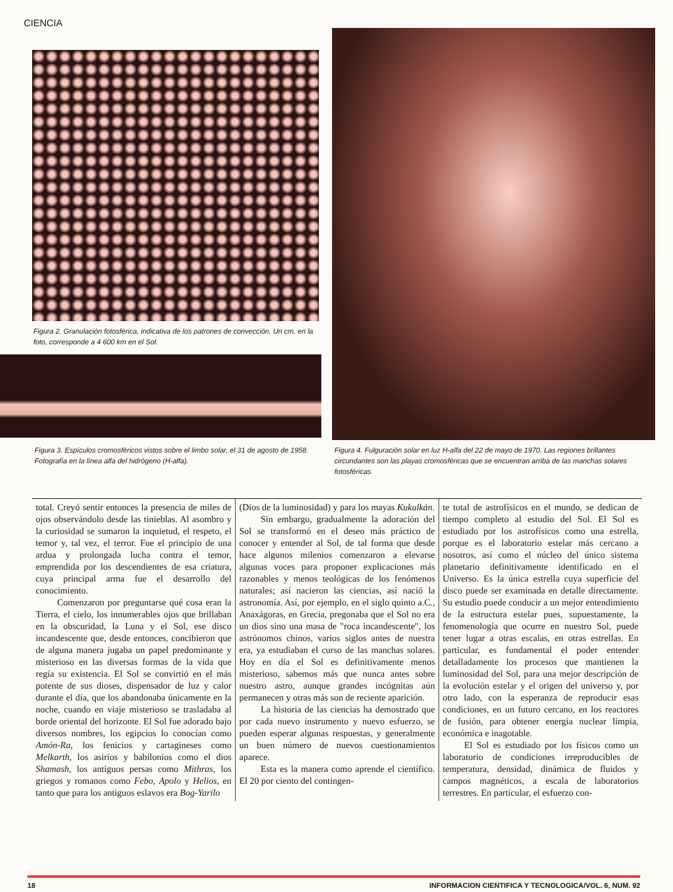CIENCIA
Figura 2. Granulación fotosférica, indicativa de los patrones de convección. Un cm, en la foto, corresponde a 4 600 km en el Sol.
Figura 3. Espículos cromosféricos vistos sobre el limbo solar, el 31 de agosto de 1958. Fotografía en la línea alfa del hidrógeno (H-alfa).
Figura 4. Fulguración solar en luz H-alfa del 22 de mayo de 1970. Las regiones brillantes circundantes son las playas cromosféricas que se encuentran arriba de las manchas solares fotosféricas.
total. Creyó sentir entonces la presencia de miles de ojos observándolo desde las tinieblas. Al asombro y la curiosidad se sumaron la inquietud, el respeto, el temor y, tal vez, el terror. Fue el principio de una ardua y prolongada lucha contra el temor, emprendida por los descendientes de esa criatura, cuya principal arma fue el desarrollo del conocimiento.
Comenzaron por preguntarse qué cosa eran la Tierra, el cielo, los innumerables ojos que brillaban en la obscuridad, la Luna y el Sol, ese disco incandescente que, desde entonces, concibieron que de alguna manera jugaba un papel predominante y misterioso en las diversas formas de la vida que regía su existencia. El Sol se convirtió en el más potente de sus dioses, dispensador de luz y calor durante el día, que los abandonaba únicamente en la noche, cuando en viaje misterioso se trasladaba al borde oriental del horizonte. El Sol fue adorado bajo diversos nombres, los egipcios lo conocían como Amón-Ra, los fenicios y cartagineses como Melkarth, los asirios y babilonios como el dios Shamash, los antiguos persas como Mithras, los griegos y romanos como Febo, Apolo y Helios, en tanto que para los antiguos eslavos era Bog-Yarilo
(Dios de la luminosidad) y para los mayas Kukulkán.
Sin embargo, gradualmente la adoración del Sol se transformó en el deseo más práctico de conocer y entender al Sol, de tal forma que desde hace algunos milenios comenzaron a elevarse algunas voces para proponer explicaciones más razonables y menos teológicas de los fenómenos naturales; así nacieron las ciencias, así nació la astronomía. Así, por ejemplo, en el siglo quinto a.C., Anaxágoras, en Grecia, pregonaba que el Sol no era un dios sino una masa de "roca incandescente", los astrónomos chinos, varios siglos antes de nuestra era, ya estudiaban el curso de las manchas solares. Hoy en día el Sol es definitivamente menos misterioso, sabemos más que nunca antes sobre nuestro astro, aunque grandes incógnitas aún permanecen y otras más son de reciente aparición.
La historia de las ciencias ha demostrado que por cada nuevo instrumento y nuevo esfuerzo, se pueden esperar algunas respuestas, y generalmente un buen número de nuevos cuestionamientos aparece.
Esta es la manera como aprende el científico. El 20 por ciento del contingen-
te total de astrofísicos en el mundo, se dedican de tiempo completo al estudio del Sol. El Sol es estudiado por los astrofísicos como una estrella, porque es el laboratorio estelar más cercano a nosotros, así como el núcleo del único sistema planetario definitivamente identificado en el Universo. Es la única estrella cuya superficie del disco puede ser examinada en detalle directamente. Su estudio puede conducir a un mejor entendimiento de la estructura estelar pues, supuestamente, la fenomenología que ocurre en nuestro Sol, puede tener lugar a otras escalas, en otras estrellas. En particular, es fundamental el poder entender detalladamente los procesos que mantienen la luminosidad del Sol, para una mejor descripción de la evolución estelar y el origen del universo y, por otro lado, con la esperanza de reproducir esas condiciones, en un futuro cercano, en los reactores de fusión, para obtener energía nuclear limpia, económica e inagotable.
El Sol es estudiado por los físicos como un laboratorio de condiciones irreproducibles de temperatura, densidad, dinámica de fluidos y campos magnéticos, a escala de laboratorios terrestres. En particular, el esfuerzo con-
18 INFORMACION CIENTIFICA Y TECNOLOGICA/VOL. 6, NUM. 92